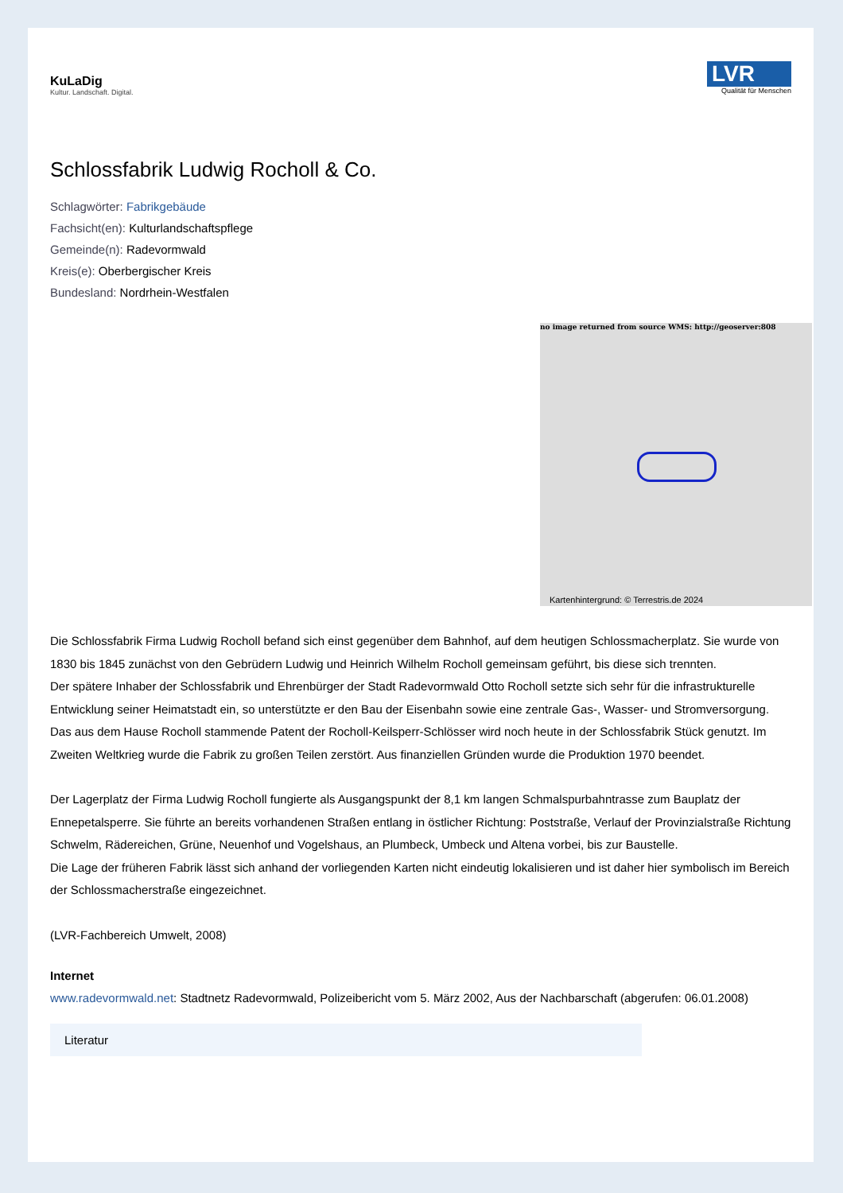KuLaDig
Kultur. Landschaft. Digital.
LVR
Qualität für Menschen
Schlossfabrik Ludwig Rocholl & Co.
Schlagwörter: Fabrikgebäude
Fachsicht(en): Kulturlandschaftspflege
Gemeinde(n): Radevormwald
Kreis(e): Oberbergischer Kreis
Bundesland: Nordrhein-Westfalen
no image returned from source WMS: http://geoserver:808
Kartenhintergrund: © Terrestris.de 2024
Die Schlossfabrik Firma Ludwig Rocholl befand sich einst gegenüber dem Bahnhof, auf dem heutigen Schlossmacherplatz. Sie wurde von 1830 bis 1845 zunächst von den Gebrüdern Ludwig und Heinrich Wilhelm Rocholl gemeinsam geführt, bis diese sich trennten.
Der spätere Inhaber der Schlossfabrik und Ehrenbürger der Stadt Radevormwald Otto Rocholl setzte sich sehr für die infrastrukturelle Entwicklung seiner Heimatstadt ein, so unterstützte er den Bau der Eisenbahn sowie eine zentrale Gas-, Wasser- und Stromversorgung. Das aus dem Hause Rocholl stammende Patent der Rocholl-Keilsperr-Schlösser wird noch heute in der Schlossfabrik Stück genutzt. Im Zweiten Weltkrieg wurde die Fabrik zu großen Teilen zerstört. Aus finanziellen Gründen wurde die Produktion 1970 beendet.
Der Lagerplatz der Firma Ludwig Rocholl fungierte als Ausgangspunkt der 8,1 km langen Schmalspurbahntrasse zum Bauplatz der Ennepetalsperre. Sie führte an bereits vorhandenen Straßen entlang in östlicher Richtung: Poststraße, Verlauf der Provinzialstraße Richtung Schwelm, Rädereichen, Grüne, Neuenhof und Vogelshaus, an Plumbeck, Umbeck und Altena vorbei, bis zur Baustelle.
Die Lage der früheren Fabrik lässt sich anhand der vorliegenden Karten nicht eindeutig lokalisieren und ist daher hier symbolisch im Bereich der Schlossmacherstraße eingezeichnet.
(LVR-Fachbereich Umwelt, 2008)
Internet
www.radevormwald.net: Stadtnetz Radevormwald, Polizeibericht vom 5. März 2002, Aus der Nachbarschaft (abgerufen: 06.01.2008)
Literatur